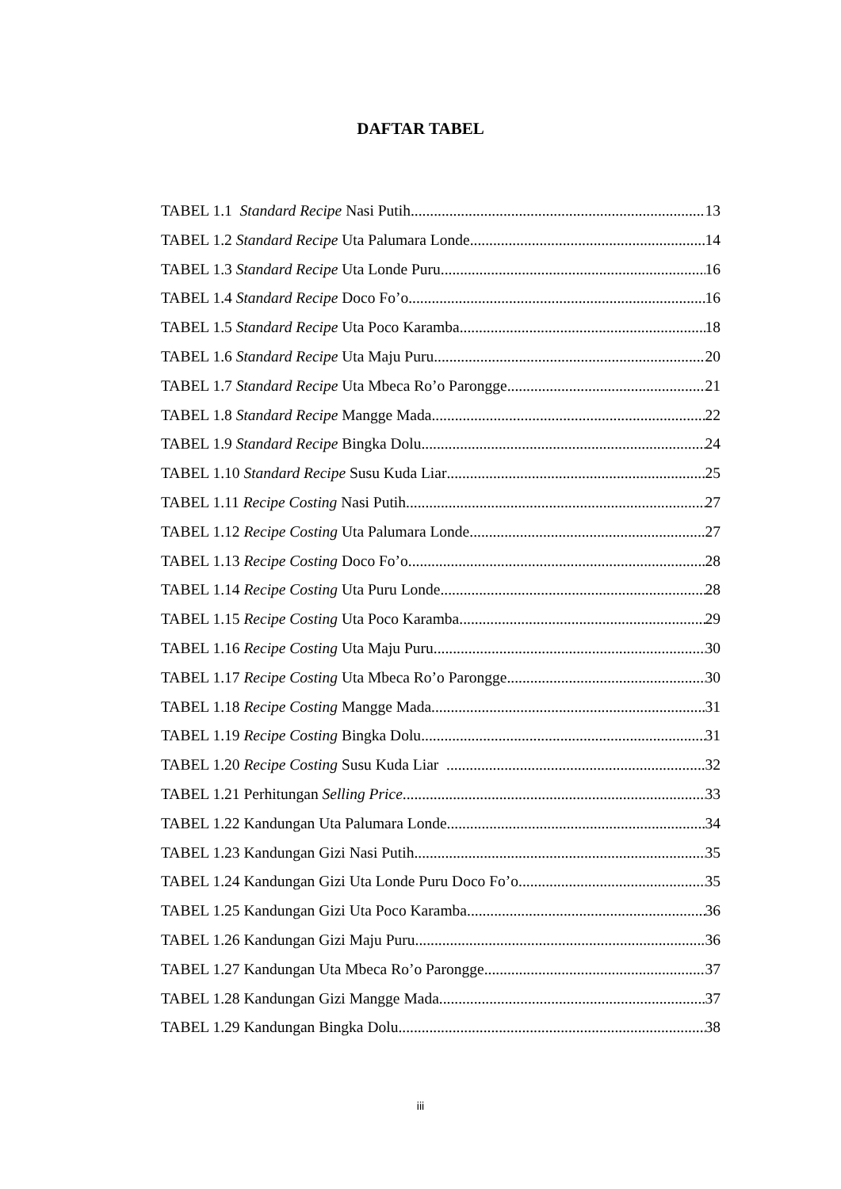DAFTAR TABEL
TABEL 1.1 Standard Recipe Nasi Putih 13
TABEL 1.2 Standard Recipe Uta Palumara Londe 14
TABEL 1.3 Standard Recipe Uta Londe Puru 16
TABEL 1.4 Standard Recipe Doco Fo’o 16
TABEL 1.5 Standard Recipe Uta Poco Karamba 18
TABEL 1.6 Standard Recipe Uta Maju Puru 20
TABEL 1.7 Standard Recipe Uta Mbeca Ro’o Parongge 21
TABEL 1.8 Standard Recipe Mangge Mada 22
TABEL 1.9 Standard Recipe Bingka Dolu 24
TABEL 1.10 Standard Recipe Susu Kuda Liar 25
TABEL 1.11 Recipe Costing Nasi Putih 27
TABEL 1.12 Recipe Costing Uta Palumara Londe 27
TABEL 1.13 Recipe Costing Doco Fo’o 28
TABEL 1.14 Recipe Costing Uta Puru Londe 28
TABEL 1.15 Recipe Costing Uta Poco Karamba 29
TABEL 1.16 Recipe Costing Uta Maju Puru 30
TABEL 1.17 Recipe Costing Uta Mbeca Ro’o Parongge 30
TABEL 1.18 Recipe Costing Mangge Mada 31
TABEL 1.19 Recipe Costing Bingka Dolu 31
TABEL 1.20 Recipe Costing Susu Kuda Liar 32
TABEL 1.21 Perhitungan Selling Price 33
TABEL 1.22 Kandungan Uta Palumara Londe 34
TABEL 1.23 Kandungan Gizi Nasi Putih 35
TABEL 1.24 Kandungan Gizi Uta Londe Puru Doco Fo’o 35
TABEL 1.25 Kandungan Gizi Uta Poco Karamba 36
TABEL 1.26 Kandungan Gizi Maju Puru 36
TABEL 1.27 Kandungan Uta Mbeca Ro’o Parongge 37
TABEL 1.28 Kandungan Gizi Mangge Mada 37
TABEL 1.29 Kandungan Bingka Dolu 38
iii